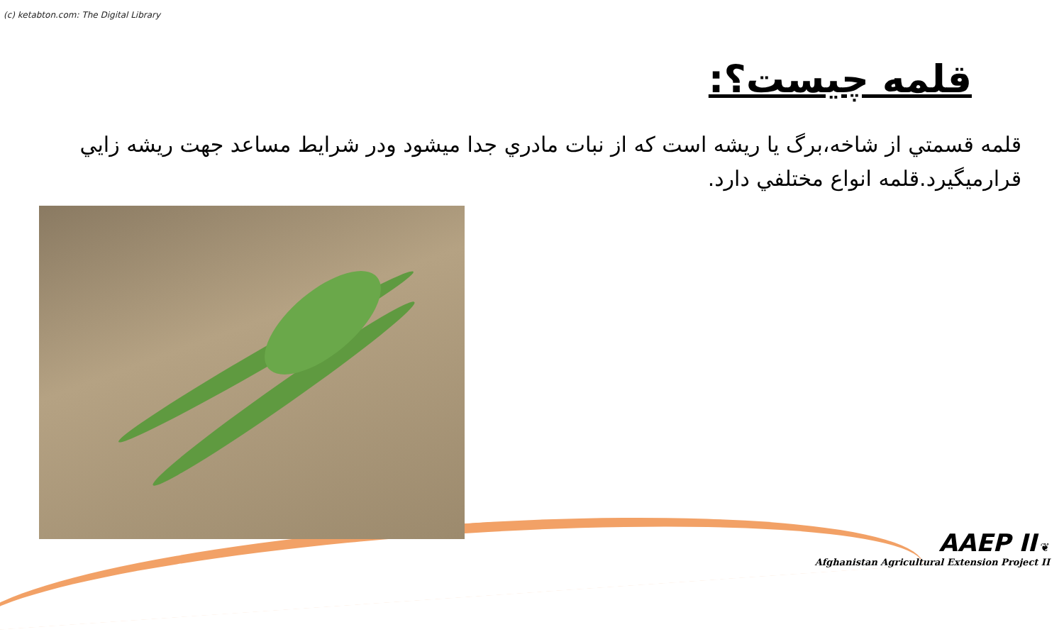(c) ketabton.com: The Digital Library
قلمه چيست؟:
قلمه قسمتي از شاخه،برگ يا ريشه است كه از نبات مادري جدا ميشود ودر شرايط مساعد جهت ريشه زايي قرارميگيرد.قلمه انواع مختلفي دارد.
AAEP II ❦
Afghanistan Agricultural Extension Project II